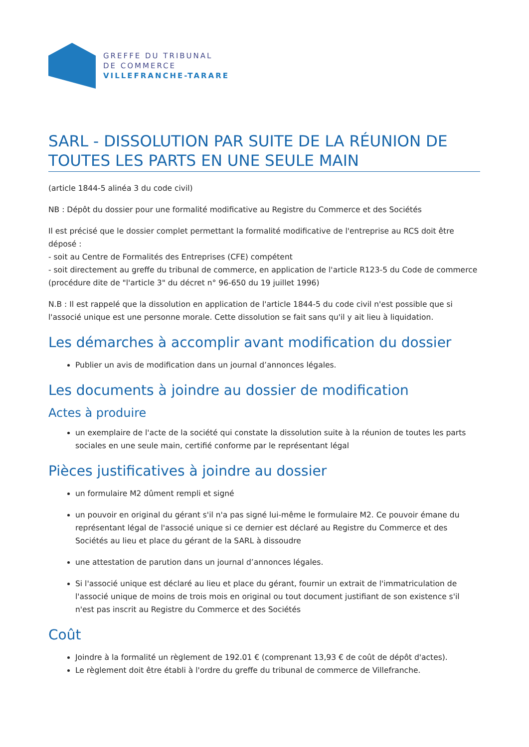GREFFE DU TRIBUNAL
DE COMMERCE
VILLEFRANCHE-TARARE
SARL - DISSOLUTION PAR SUITE DE LA RÉUNION DE TOUTES LES PARTS EN UNE SEULE MAIN
(article 1844-5 alinéa 3 du code civil)
NB : Dépôt du dossier pour une formalité modificative au Registre du Commerce et des Sociétés
Il est précisé que le dossier complet permettant la formalité modificative de l'entreprise au RCS doit être déposé :
- soit au Centre de Formalités des Entreprises (CFE) compétent
- soit directement au greffe du tribunal de commerce, en application de l'article R123-5 du Code de commerce (procédure dite de "l'article 3" du décret n° 96-650 du 19 juillet 1996)
N.B : Il est rappelé que la dissolution en application de l'article 1844-5 du code civil n'est possible que si l'associé unique est une personne morale. Cette dissolution se fait sans qu'il y ait lieu à liquidation.
Les démarches à accomplir avant modification du dossier
Publier un avis de modification dans un journal d’annonces légales.
Les documents à joindre au dossier de modification
Actes à produire
un exemplaire de l'acte de la société qui constate la dissolution suite à la réunion de toutes les parts sociales en une seule main, certifié conforme par le représentant légal
Pièces justificatives à joindre au dossier
un formulaire M2 dûment rempli et signé
un pouvoir en original du gérant s'il n'a pas signé lui-même le formulaire M2. Ce pouvoir émane du représentant légal de l'associé unique si ce dernier est déclaré au Registre du Commerce et des Sociétés au lieu et place du gérant de la SARL à dissoudre
une attestation de parution dans un journal d’annonces légales.
Si l'associé unique est déclaré au lieu et place du gérant, fournir un extrait de l'immatriculation de l'associé unique de moins de trois mois en original ou tout document justifiant de son existence s'il n'est pas inscrit au Registre du Commerce et des Sociétés
Coût
Joindre à la formalité un règlement de 192.01 € (comprenant 13,93 € de coût de dépôt d'actes).
Le règlement doit être établi à l'ordre du greffe du tribunal de commerce de Villefranche.